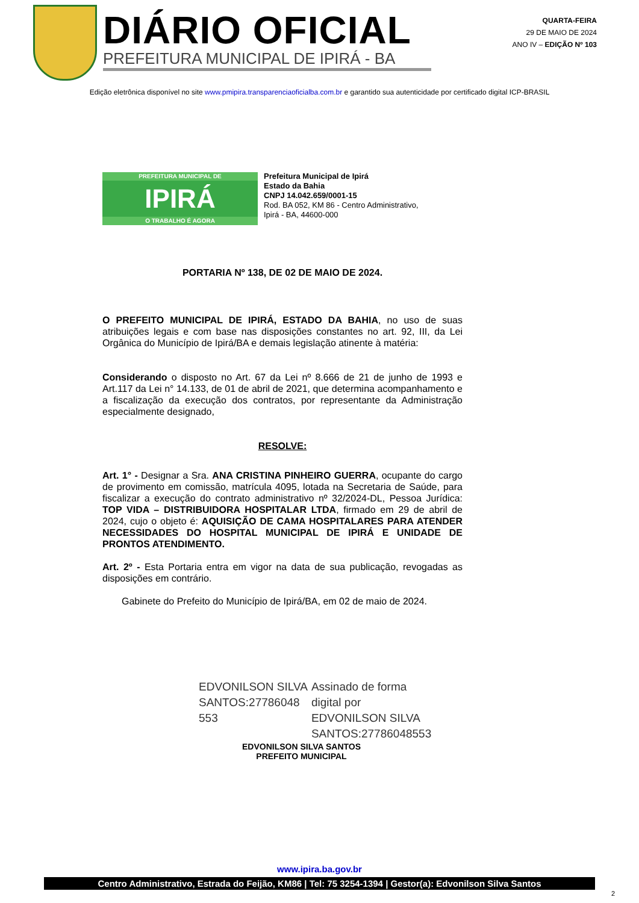DIÁRIO OFICIAL
PREFEITURA MUNICIPAL DE IPIRÁ - BA
QUARTA-FEIRA
29 DE MAIO DE 2024
ANO IV – EDIÇÃO Nº 103
Edição eletrônica disponível no site www.pmipira.transparenciaoficialba.com.br e garantido sua autenticidade por certificado digital ICP-BRASIL
PREFEITURA MUNICIPAL DE
IPIRÁ
O TRABALHO É AGORA
Prefeitura Municipal de Ipirá
Estado da Bahia
CNPJ 14.042.659/0001-15
Rod. BA 052, KM 86 - Centro Administrativo,
Ipirá - BA, 44600-000
PORTARIA Nº 138, DE 02 DE MAIO DE 2024.
O PREFEITO MUNICIPAL DE IPIRÁ, ESTADO DA BAHIA, no uso de suas atribuições legais e com base nas disposições constantes no art. 92, III, da Lei Orgânica do Município de Ipirá/BA e demais legislação atinente à matéria:
Considerando o disposto no Art. 67 da Lei nº 8.666 de 21 de junho de 1993 e Art.117 da Lei n° 14.133, de 01 de abril de 2021, que determina acompanhamento e a fiscalização da execução dos contratos, por representante da Administração especialmente designado,
RESOLVE:
Art. 1° - Designar a Sra. ANA CRISTINA PINHEIRO GUERRA, ocupante do cargo de provimento em comissão, matrícula 4095, lotada na Secretaria de Saúde, para fiscalizar a execução do contrato administrativo nº 32/2024-DL, Pessoa Jurídica: TOP VIDA – DISTRIBUIDORA HOSPITALAR LTDA, firmado em 29 de abril de 2024, cujo o objeto é: AQUISIÇÃO DE CAMA HOSPITALARES PARA ATENDER NECESSIDADES DO HOSPITAL MUNICIPAL DE IPIRÁ E UNIDADE DE PRONTOS ATENDIMENTO.
Art. 2º - Esta Portaria entra em vigor na data de sua publicação, revogadas as disposições em contrário.
Gabinete do Prefeito do Município de Ipirá/BA, em 02 de maio de 2024.
EDVONILSON SILVA
SANTOS:27786048
553
Assinado de forma
digital por
EDVONILSON SILVA
SANTOS:27786048553
EDVONILSON SILVA SANTOS
PREFEITO MUNICIPAL
www.ipira.ba.gov.br
Centro Administrativo, Estrada do Feijão, KM86 | Tel: 75 3254-1394 | Gestor(a): Edvonilson Silva Santos
2